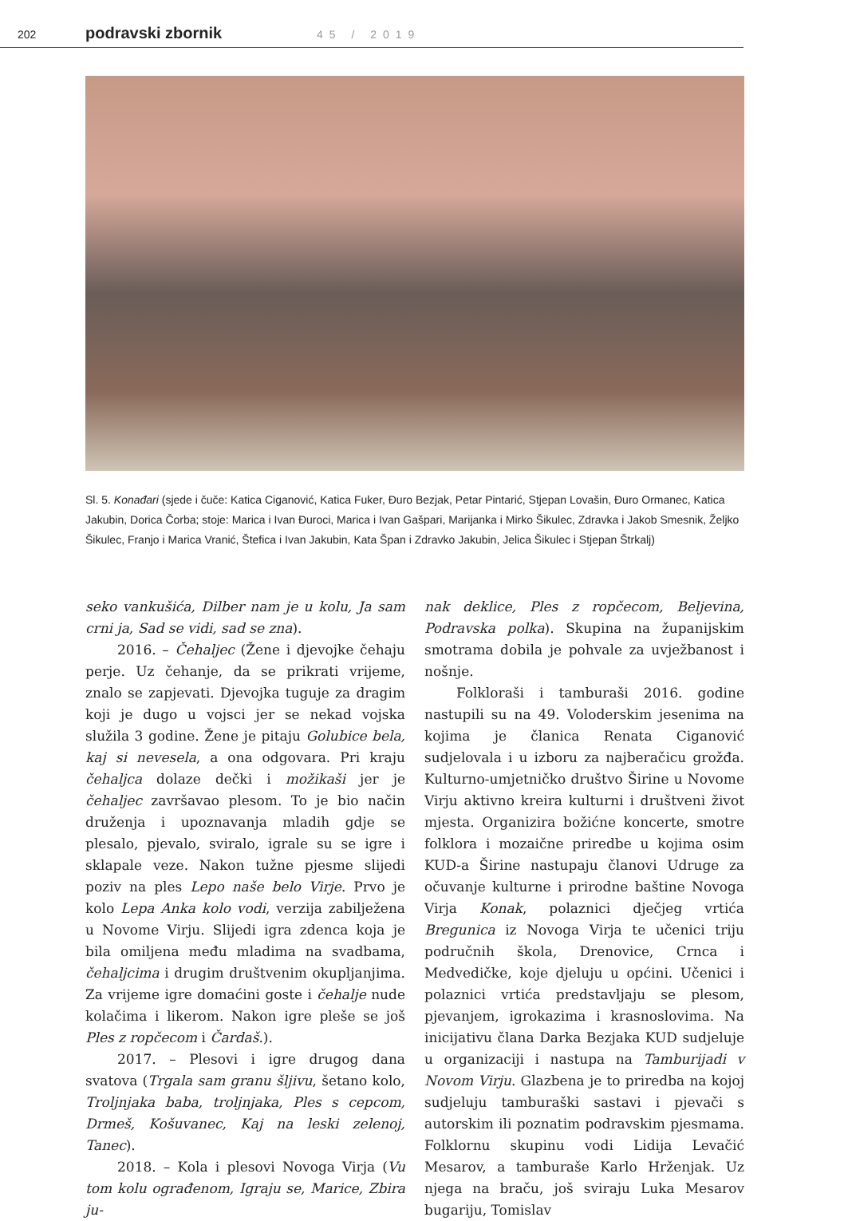202 podravski zbornik 45 / 2019
Sl. 5. Konađari (sjede i čuče: Katica Ciganović, Katica Fuker, Đuro Bezjak, Petar Pintarić, Stjepan Lovašin, Đuro Ormanec, Katica Jakubin, Dorica Čorba; stoje: Marica i Ivan Đuroci, Marica i Ivan Gašpari, Marijanka i Mirko Šikulec, Zdravka i Jakob Smesnik, Željko Šikulec, Franjo i Marica Vranić, Štefica i Ivan Jakubin, Kata Špan i Zdravko Jakubin, Jelica Šikulec i Stjepan Štrkalj)
seko vankušića, Dilber nam je u kolu, Ja sam crni ja, Sad se vidi, sad se zna).
2016. – Čehaljec (Žene i djevojke čehaju perje. Uz čehanje, da se prikrati vrijeme, znalo se zapjevati. Djevojka tuguje za dragim koji je dugo u vojsci jer se nekad vojska služila 3 godine. Žene je pitaju Golubice bela, kaj si nevesela, a ona odgovara. Pri kraju čehaljca dolaze dečki i možikaši jer je čehaljec završavao plesom. To je bio način druženja i upoznavanja mladih gdje se plesalo, pjevalo, sviralo, igrale su se igre i sklapale veze. Nakon tužne pjesme slijedi poziv na ples Lepo naše belo Virje. Prvo je kolo Lepa Anka kolo vodi, verzija zabilježena u Novome Virju. Slijedi igra zdenca koja je bila omiljena među mladima na svadbama, čehaljcima i drugim društvenim okupljanjima. Za vrijeme igre domaćini goste i čehalje nude kolačima i likerom. Nakon igre pleše se još Ples z ropčecom i Čardaš.).
2017. – Plesovi i igre drugog dana svatova (Trgala sam granu šljivu, šetano kolo, Troljnjaka baba, troljnjaka, Ples s cepcom, Drmeš, Košuvanec, Kaj na leski zelenoj, Tanec).
2018. – Kola i plesovi Novoga Virja (Vu tom kolu ograđenom, Igraju se, Marice, Zbira ju-
nak deklice, Ples z ropčecom, Beljevina, Podravska polka). Skupina na županijskim smotrama dobila je pohvale za uvježbanost i nošnje.
Folkloraši i tamburaši 2016. godine nastupili su na 49. Voloderskim jesenima na kojima je članica Renata Ciganović sudjelovala i u izboru za najberačicu grožđa. Kulturno-umjetničko društvo Širine u Novome Virju aktivno kreira kulturni i društveni život mjesta. Organizira božićne koncerte, smotre folklora i mozaične priredbe u kojima osim KUD-a Širine nastupaju članovi Udruge za očuvanje kulturne i prirodne baštine Novoga Virja Konak, polaznici dječjeg vrtića Bregunica iz Novoga Virja te učenici triju područnih škola, Drenovice, Crnca i Medvedičke, koje djeluju u općini. Učenici i polaznici vrtića predstavljaju se plesom, pjevanjem, igrokazima i krasnoslovima. Na inicijativu člana Darka Bezjaka KUD sudjeluje u organizaciji i nastupa na Tamburijadi v Novom Virju. Glazbena je to priredba na kojoj sudjeluju tamburaški sastavi i pjevači s autorskim ili poznatim podravskim pjesmama. Folklornu skupinu vodi Lidija Levačić Mesarov, a tamburaše Karlo Hrženjak. Uz njega na braču, još sviraju Luka Mesarov bugariju, Tomislav